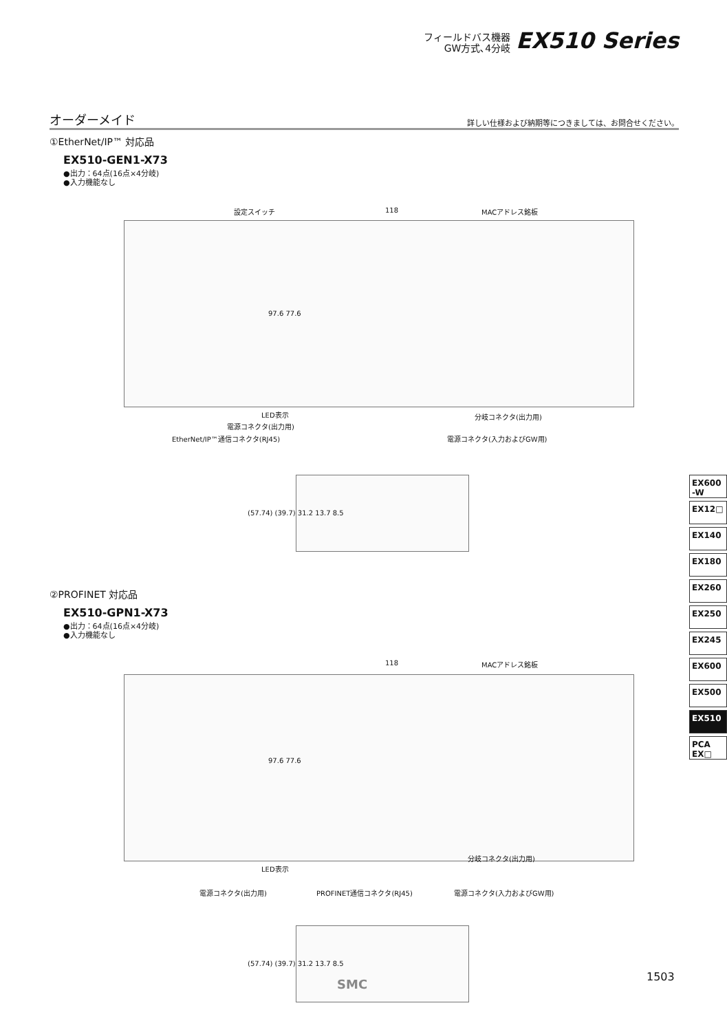フィールドバス機器
GW方式､4分岐
EX510 Series
オーダーメイド
詳しい仕様および納期等につきましては、お問合せください。
①EtherNet/IP™ 対応品
EX510-GEN1-X73
●出力：64点(16点×4分岐)
●入力機能なし
設定スイッチ 118 MACアドレス銘板
97.6 77.6
LED表示
電源コネクタ(出力用)
EtherNet/IP™通信コネクタ(RJ45)
分岐コネクタ(出力用)
電源コネクタ(入力およびGW用)
(57.74) (39.7) 31.2 13.7 8.5
②PROFINET 対応品
EX510-GPN1-X73
●出力：64点(16点×4分岐)
●入力機能なし
118 MACアドレス銘板
97.6 77.6
LED表示
分岐コネクタ(出力用)
電源コネクタ(出力用) PROFINET通信コネクタ(RJ45) 電源コネクタ(入力およびGW用)
(57.74) (39.7) 31.2 13.7 8.5
EX600 -W
EX12□
EX140
EX180
EX260
EX250
EX245
EX600
EX500
EX510
PCA EX□
SMC
1503